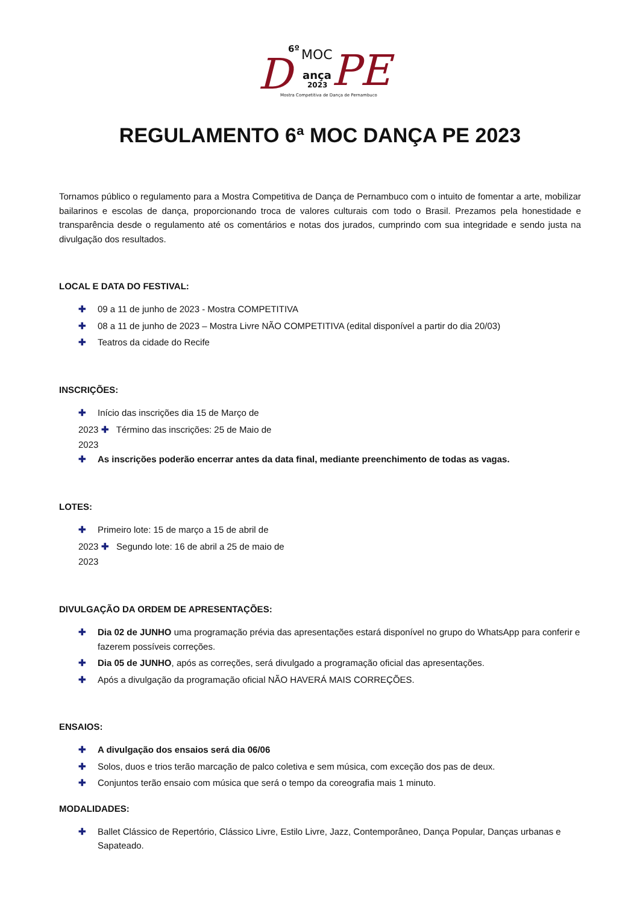6º MOC
D ança
2023 PE
Mostra Competitiva de Dança de Pernambuco
REGULAMENTO 6ª MOC DANÇA PE 2023
Tornamos público o regulamento para a Mostra Competitiva de Dança de Pernambuco com o intuito de fomentar a arte, mobilizar bailarinos e escolas de dança, proporcionando troca de valores culturais com todo o Brasil. Prezamos pela honestidade e transparência desde o regulamento até os comentários e notas dos jurados, cumprindo com sua integridade e sendo justa na divulgação dos resultados.
LOCAL E DATA DO FESTIVAL:
✚ 09 a 11 de junho de 2023 - Mostra COMPETITIVA
✚ 08 a 11 de junho de 2023 – Mostra Livre NÃO COMPETITIVA (edital disponível a partir do dia 20/03)
✚ Teatros da cidade do Recife
INSCRIÇÕES:
✚ Início das inscrições dia 15 de Março de
2023 ✚ Término das inscrições: 25 de Maio de
2023
✚ As inscrições poderão encerrar antes da data final, mediante preenchimento de todas as vagas.
LOTES:
✚ Primeiro lote: 15 de março a 15 de abril de
2023 ✚ Segundo lote: 16 de abril a 25 de maio de
2023
DIVULGAÇÃO DA ORDEM DE APRESENTAÇÕES:
✚ Dia 02 de JUNHO uma programação prévia das apresentações estará disponível no grupo do WhatsApp para conferir e fazerem possíveis correções.
✚ Dia 05 de JUNHO, após as correções, será divulgado a programação oficial das apresentações.
✚ Após a divulgação da programação oficial NÃO HAVERÁ MAIS CORREÇÕES.
ENSAIOS:
✚ A divulgação dos ensaios será dia 06/06
✚ Solos, duos e trios terão marcação de palco coletiva e sem música, com exceção dos pas de deux.
✚ Conjuntos terão ensaio com música que será o tempo da coreografia mais 1 minuto.
MODALIDADES:
✚ Ballet Clássico de Repertório, Clássico Livre, Estilo Livre, Jazz, Contemporâneo, Dança Popular, Danças urbanas e Sapateado.